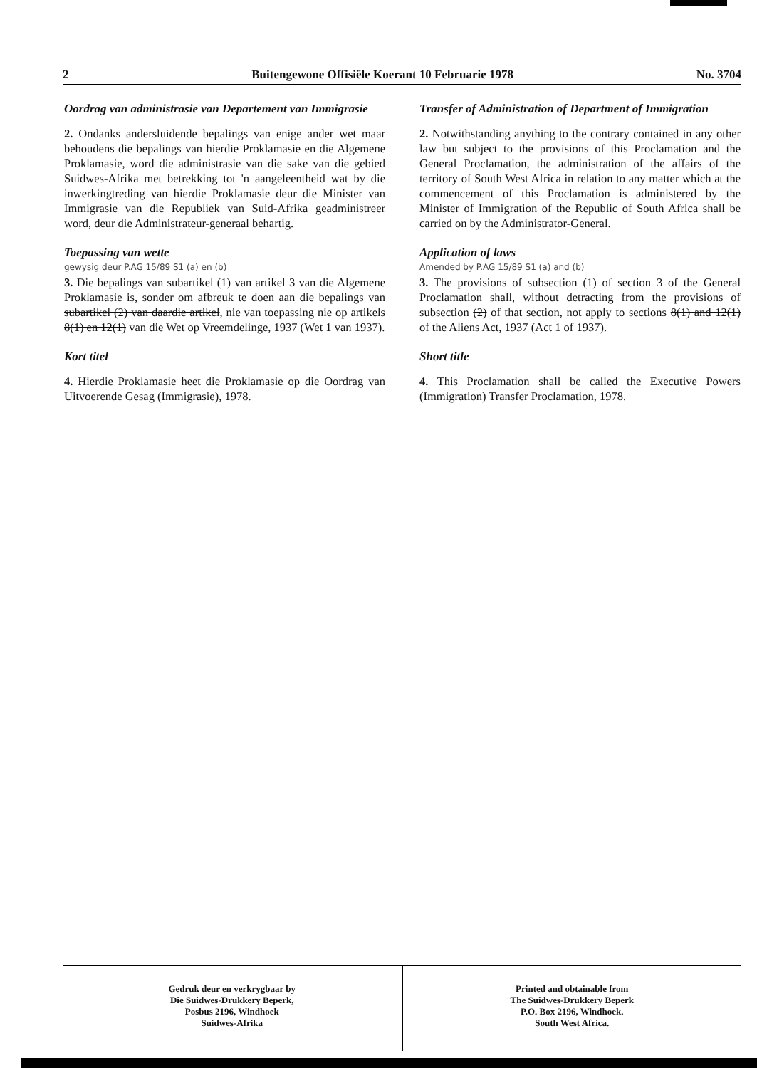2 Buitengewone Offisiële Koerant 10 Februarie 1978 No. 3704
Oordrag van administrasie van Departement van Immigrasie
2. Ondanks andersluidende bepalings van enige ander wet maar behoudens die bepalings van hierdie Proklamasie en die Algemene Proklamasie, word die administrasie van die sake van die gebied Suidwes-Afrika met betrekking tot 'n aangeleentheid wat by die inwerkingtreding van hierdie Proklamasie deur die Minister van Immigrasie van die Republiek van Suid-Afrika geadministreer word, deur die Administrateur-generaal behartig.
Toepassing van wette
gewysig deur P.AG 15/89 S1 (a) en (b)
3. Die bepalings van subartikel (1) van artikel 3 van die Algemene Proklamasie is, sonder om afbreuk te doen aan die bepalings van subartikel (2) van daardie artikel, nie van toepassing nie op artikels 8(1) en 12(1) van die Wet op Vreemdelinge, 1937 (Wet 1 van 1937).
Kort titel
4. Hierdie Proklamasie heet die Proklamasie op die Oordrag van Uitvoerende Gesag (Immigrasie), 1978.
Transfer of Administration of Department of Immigration
2. Notwithstanding anything to the contrary contained in any other law but subject to the provisions of this Proclamation and the General Proclamation, the administration of the affairs of the territory of South West Africa in relation to any matter which at the commencement of this Proclamation is administered by the Minister of Immigration of the Republic of South Africa shall be carried on by the Administrator-General.
Application of laws
Amended by P.AG 15/89 S1 (a) and (b)
3. The provisions of subsection (1) of section 3 of the General Proclamation shall, without detracting from the provisions of subsection (2) of that section, not apply to sections 8(1) and 12(1) of the Aliens Act, 1937 (Act 1 of 1937).
Short title
4. This Proclamation shall be called the Executive Powers (Immigration) Transfer Proclamation, 1978.
Gedruk deur en verkrygbaar by
Die Suidwes-Drukkery Beperk,
Posbus 2196, Windhoek
Suidwes-Afrika
Printed and obtainable from
The Suidwes-Drukkery Beperk
P.O. Box 2196, Windhoek.
South West Africa.